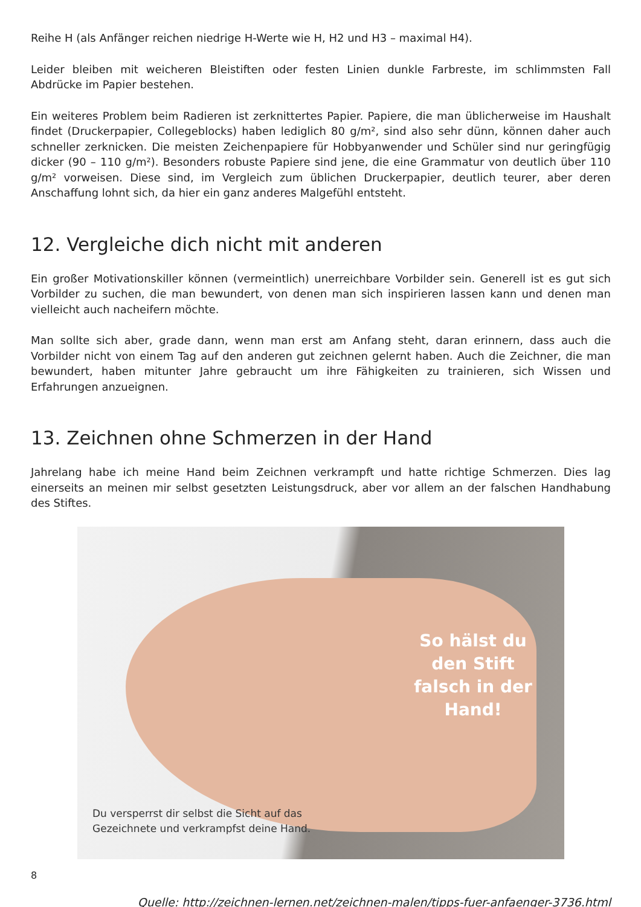Reihe H (als Anfänger reichen niedrige H-Werte wie H, H2 und H3 – maximal H4).
Leider bleiben mit weicheren Bleistiften oder festen Linien dunkle Farbreste, im schlimmsten Fall Abdrücke im Papier bestehen.
Ein weiteres Problem beim Radieren ist zerknittertes Papier. Papiere, die man üblicherweise im Haushalt findet (Druckerpapier, Collegeblocks) haben lediglich 80 g/m², sind also sehr dünn, können daher auch schneller zerknicken. Die meisten Zeichenpapiere für Hobbyanwender und Schüler sind nur geringfügig dicker (90 – 110 g/m²). Besonders robuste Papiere sind jene, die eine Grammatur von deutlich über 110 g/m² vorweisen. Diese sind, im Vergleich zum üblichen Druckerpapier, deutlich teurer, aber deren Anschaffung lohnt sich, da hier ein ganz anderes Malgefühl entsteht.
12. Vergleiche dich nicht mit anderen
Ein großer Motivationskiller können (vermeintlich) unerreichbare Vorbilder sein. Generell ist es gut sich Vorbilder zu suchen, die man bewundert, von denen man sich inspirieren lassen kann und denen man vielleicht auch nacheifern möchte.
Man sollte sich aber, grade dann, wenn man erst am Anfang steht, daran erinnern, dass auch die Vorbilder nicht von einem Tag auf den anderen gut zeichnen gelernt haben. Auch die Zeichner, die man bewundert, haben mitunter Jahre gebraucht um ihre Fähigkeiten zu trainieren, sich Wissen und Erfahrungen anzueignen.
13. Zeichnen ohne Schmerzen in der Hand
Jahrelang habe ich meine Hand beim Zeichnen verkrampft und hatte richtige Schmerzen. Dies lag einerseits an meinen mir selbst gesetzten Leistungsdruck, aber vor allem an der falschen Handhabung des Stiftes.
So hälst du den Stift falsch in der Hand!
Du versperrst dir selbst die Sicht auf das
Gezeichnete und verkrampfst deine Hand.
Quelle: http://zeichnen-lernen.net/zeichnen-malen/tipps-fuer-anfaenger-3736.html
8